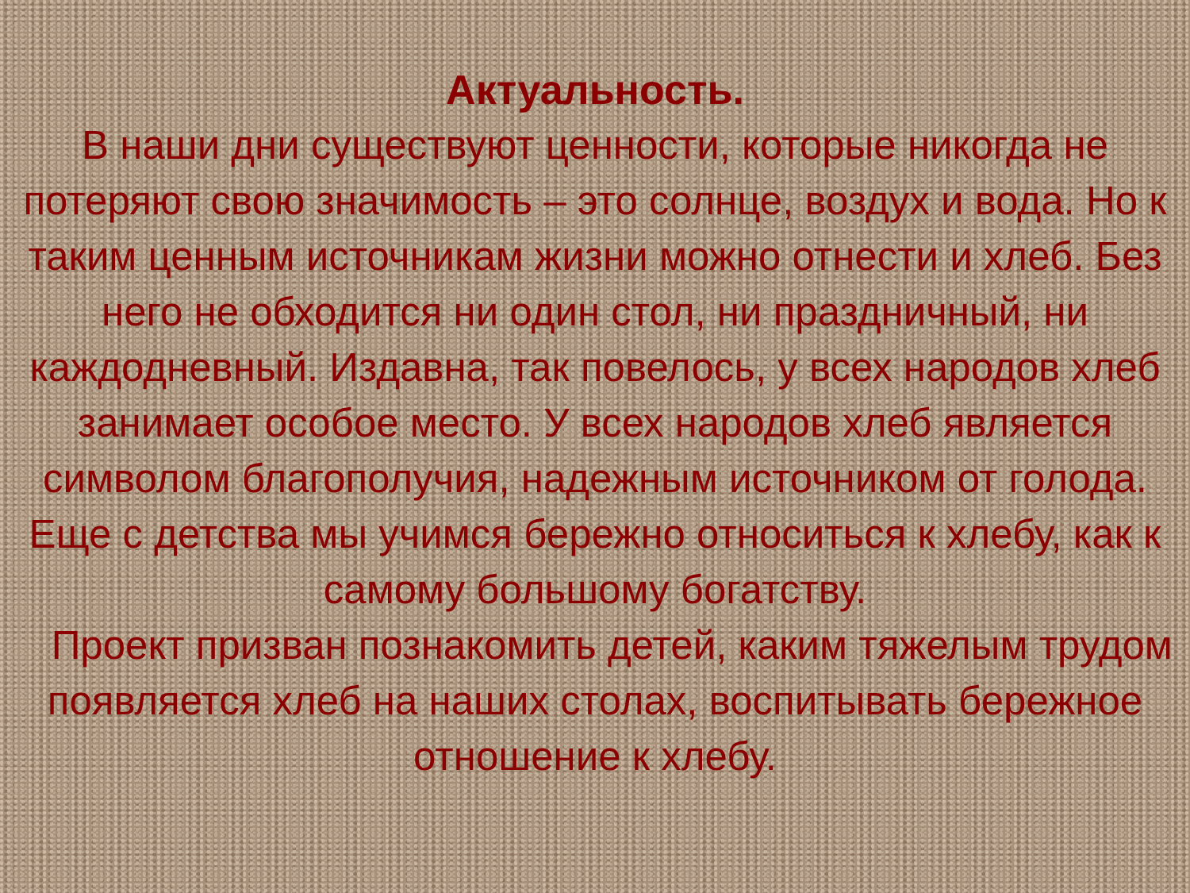Актуальность.
В наши дни существуют ценности, которые никогда не потеряют свою значимость – это солнце, воздух и вода. Но к таким ценным источникам жизни можно отнести и хлеб. Без него не обходится ни один стол, ни праздничный, ни каждодневный. Издавна, так повелось, у всех народов хлеб занимает особое место. У всех народов хлеб является символом благополучия, надежным источником от голода. Еще с детства мы учимся бережно относиться к хлебу, как к самому большому богатству.
Проект призван познакомить детей, каким тяжелым трудом появляется хлеб на наших столах, воспитывать бережное отношение к хлебу.